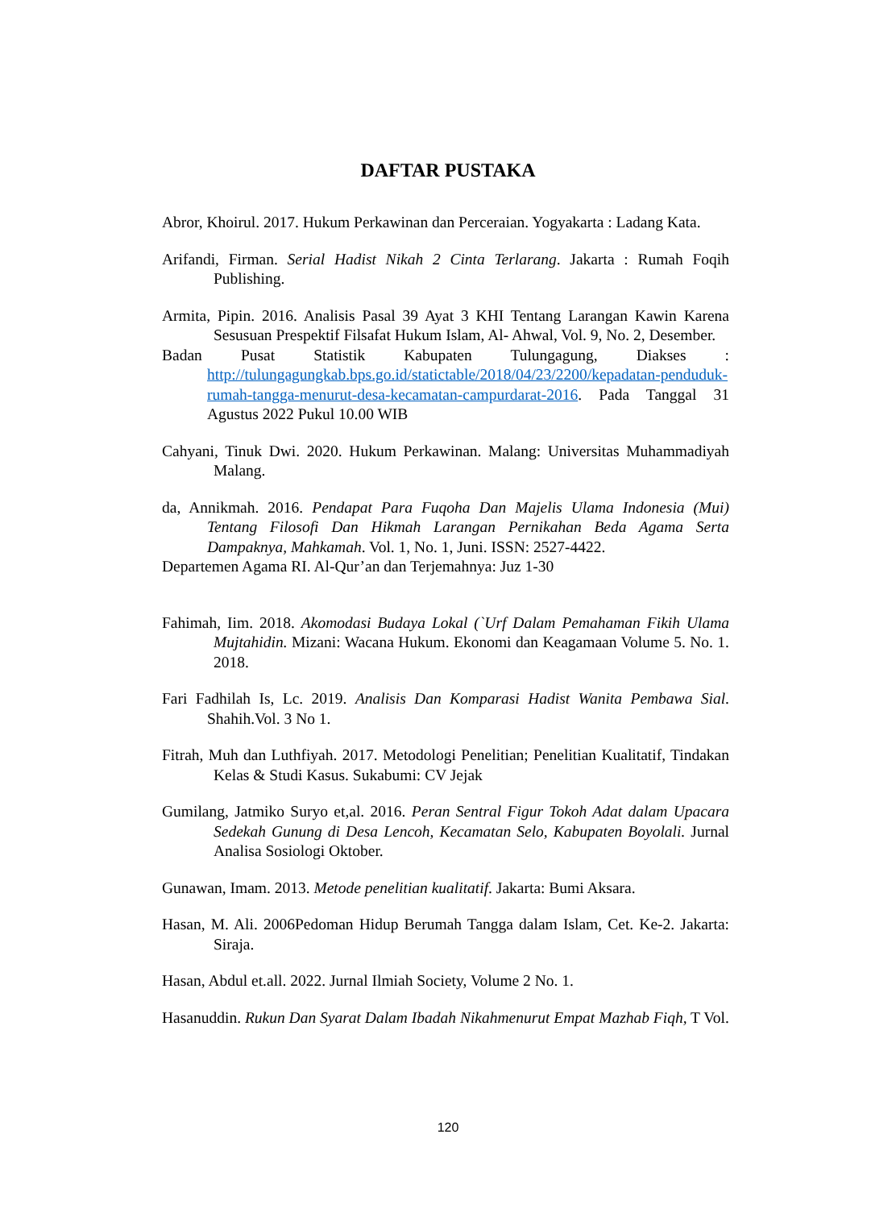DAFTAR PUSTAKA
Abror, Khoirul. 2017. Hukum Perkawinan dan Perceraian. Yogyakarta : Ladang Kata.
Arifandi, Firman. Serial Hadist Nikah 2 Cinta Terlarang. Jakarta : Rumah Foqih Publishing.
Armita, Pipin. 2016. Analisis Pasal 39 Ayat 3 KHI Tentang Larangan Kawin Karena Sesusuan Prespektif Filsafat Hukum Islam, Al- Ahwal, Vol. 9, No. 2, Desember.
Badan Pusat Statistik Kabupaten Tulungagung, Diakses : http://tulungagungkab.bps.go.id/statictable/2018/04/23/2200/kepadatan-penduduk-rumah-tangga-menurut-desa-kecamatan-campurdarat-2016. Pada Tanggal 31 Agustus 2022 Pukul 10.00 WIB
Cahyani, Tinuk Dwi. 2020. Hukum Perkawinan. Malang: Universitas Muhammadiyah Malang.
da, Annikmah. 2016. Pendapat Para Fuqoha Dan Majelis Ulama Indonesia (Mui) Tentang Filosofi Dan Hikmah Larangan Pernikahan Beda Agama Serta Dampaknya, Mahkamah. Vol. 1, No. 1, Juni. ISSN: 2527-4422.
Departemen Agama RI. Al-Qur’an dan Terjemahnya: Juz 1-30
Fahimah, Iim. 2018. Akomodasi Budaya Lokal (`Urf Dalam Pemahaman Fikih Ulama Mujtahidin. Mizani: Wacana Hukum. Ekonomi dan Keagamaan Volume 5. No. 1. 2018.
Fari Fadhilah Is, Lc. 2019. Analisis Dan Komparasi Hadist Wanita Pembawa Sial. Shahih.Vol. 3 No 1.
Fitrah, Muh dan Luthfiyah. 2017. Metodologi Penelitian; Penelitian Kualitatif, Tindakan Kelas & Studi Kasus. Sukabumi: CV Jejak
Gumilang, Jatmiko Suryo et,al. 2016. Peran Sentral Figur Tokoh Adat dalam Upacara Sedekah Gunung di Desa Lencoh, Kecamatan Selo, Kabupaten Boyolali. Jurnal Analisa Sosiologi Oktober.
Gunawan, Imam. 2013. Metode penelitian kualitatif. Jakarta: Bumi Aksara.
Hasan, M. Ali. 2006Pedoman Hidup Berumah Tangga dalam Islam, Cet. Ke-2. Jakarta: Siraja.
Hasan, Abdul et.all. 2022. Jurnal Ilmiah Society, Volume 2 No. 1.
Hasanuddin. Rukun Dan Syarat Dalam Ibadah Nikahmenurut Empat Mazhab Fiqh, T Vol.
120